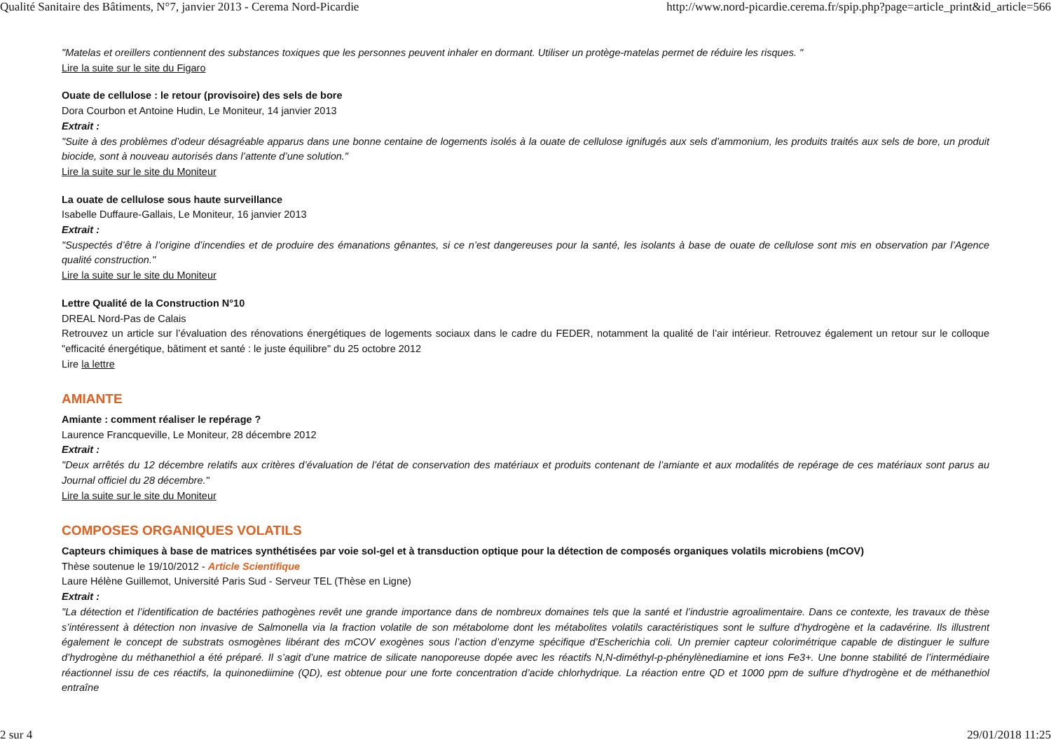Qualité Sanitaire des Bâtiments, N°7, janvier 2013 - Cerema Nord-Picardie http://www.nord-picardie.cerema.fr/spip.php?page=article_print&id_article=566
"Matelas et oreillers contiennent des substances toxiques que les personnes peuvent inhaler en dormant. Utiliser un protège-matelas permet de réduire les risques. "
Lire la suite sur le site du Figaro
Ouate de cellulose : le retour (provisoire) des sels de bore
Dora Courbon et Antoine Hudin, Le Moniteur, 14 janvier 2013
Extrait :
"Suite à des problèmes d’odeur désagréable apparus dans une bonne centaine de logements isolés à la ouate de cellulose ignifugés aux sels d’ammonium, les produits traités aux sels de bore, un produit biocide, sont à nouveau autorisés dans l’attente d’une solution."
Lire la suite sur le site du Moniteur
La ouate de cellulose sous haute surveillance
Isabelle Duffaure-Gallais, Le Moniteur, 16 janvier 2013
Extrait :
"Suspectés d’être à l’origine d’incendies et de produire des émanations gênantes, si ce n’est dangereuses pour la santé, les isolants à base de ouate de cellulose sont mis en observation par l’Agence qualité construction."
Lire la suite sur le site du Moniteur
Lettre Qualité de la Construction N°10
DREAL Nord-Pas de Calais
Retrouvez un article sur l’évaluation des rénovations énergétiques de logements sociaux dans le cadre du FEDER, notamment la qualité de l’air intérieur. Retrouvez également un retour sur le colloque "efficacité énergétique, bâtiment et santé : le juste équilibre" du 25 octobre 2012
Lire la lettre
AMIANTE
Amiante : comment réaliser le repérage ?
Laurence Francqueville, Le Moniteur, 28 décembre 2012
Extrait :
"Deux arrêtés du 12 décembre relatifs aux critères d’évaluation de l’état de conservation des matériaux et produits contenant de l’amiante et aux modalités de repérage de ces matériaux sont parus au Journal officiel du 28 décembre."
Lire la suite sur le site du Moniteur
COMPOSES ORGANIQUES VOLATILS
Capteurs chimiques à base de matrices synthétisées par voie sol-gel et à transduction optique pour la détection de composés organiques volatils microbiens (mCOV)
Thèse soutenue le 19/10/2012 - Article Scientifique
Laure Hélène Guillemot, Université Paris Sud - Serveur TEL (Thèse en Ligne)
Extrait :
"La détection et l’identification de bactéries pathogènes revêt une grande importance dans de nombreux domaines tels que la santé et l’industrie agroalimentaire. Dans ce contexte, les travaux de thèse s’intéressent à détection non invasive de Salmonella via la fraction volatile de son métabolome dont les métabolites volatils caractéristiques sont le sulfure d’hydrogène et la cadavérine. Ils illustrent également le concept de substrats osmogènes libérant des mCOV exogènes sous l’action d’enzyme spécifique d’Escherichia coli. Un premier capteur colorimétrique capable de distinguer le sulfure d’hydrogène du méthanethiol a été préparé. Il s’agit d’une matrice de silicate nanoporeuse dopée avec les réactifs N,N-diméthyl-p-phénylènediamine et ions Fe3+. Une bonne stabilité de l’intermédiaire réactionnel issu de ces réactifs, la quinonediimine (QD), est obtenue pour une forte concentration d’acide chlorhydrique. La réaction entre QD et 1000 ppm de sulfure d’hydrogène et de méthanethiol entraîne
2 sur 4 29/01/2018 11:25